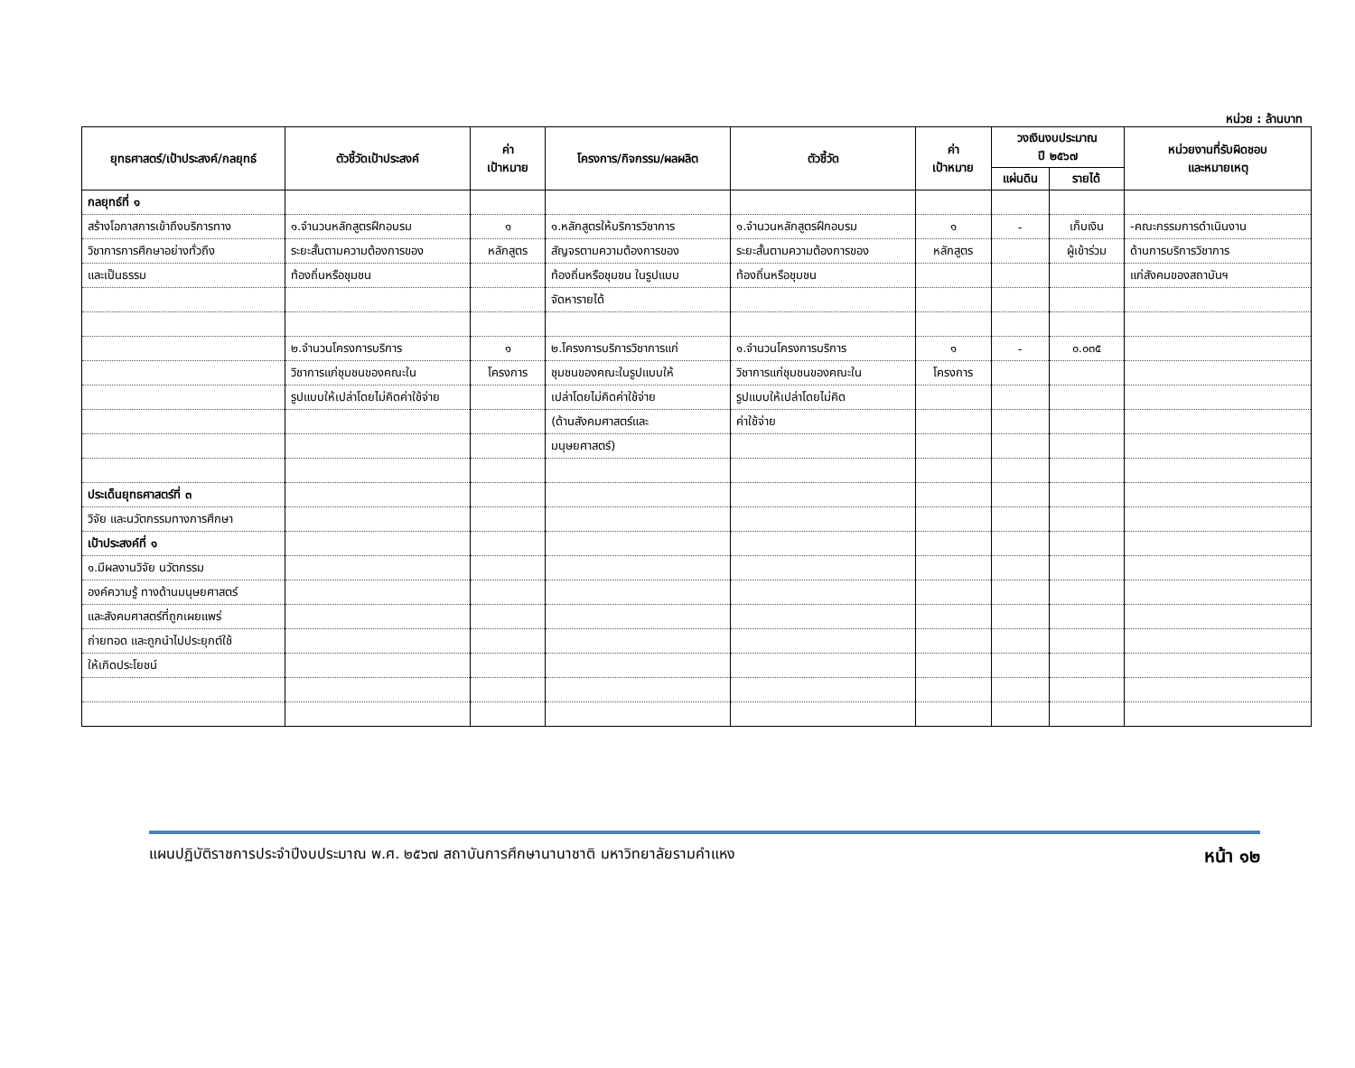หน่วย : ล้านบาท
| ยุทธศาสตร์/เป้าประสงค์/กลยุทธ์ | ตัวชี้วัดเป้าประสงค์ | ค่า เป้าหมาย | โครงการ/กิจกรรม/ผลผลิต | ตัวชี้วัด | ค่า เป้าหมาย | วงเงินงบประมาณ ปี ๒๕๖๗ | | หน่วยงานที่รับผิดชอบ และหมายเหตุ |
| --- | --- | --- | --- | --- | --- | --- | --- | --- |
| | | | | | | แผ่นดิน | รายได้ | |
| กลยุทธ์ที่ ๑ | | | | | | | | |
| สร้างโอกาสการเข้าถึงบริการทาง | ๑.จำนวนหลักสูตรฝึกอบรม | ๑ | ๑.หลักสูตรให้บริการวิชาการ | ๑.จำนวนหลักสูตรฝึกอบรม | ๑ | - | เก็บเงิน | -คณะกรรมการดำเนินงาน |
| วิชาการการศึกษาอย่างทั่วถึง | ระยะสั้นตามความต้องการของ | หลักสูตร | สัญจรตามความต้องการของ | ระยะสั้นตามความต้องการของ | หลักสูตร | | ผู้เข้าร่วม | ด้านการบริการวิชาการ |
| และเป็นธรรม | ท้องถิ่นหรือชุมชน | | ท้องถิ่นหรือชุมชน ในรูปแบบ | ท้องถิ่นหรือชุมชน | | | | แก่สังคมของสถาบันฯ |
| | | | จัดหารายได้ | | | | | |
| | ๒.จำนวนโครงการบริการ | ๑ | ๒.โครงการบริการวิชาการแก่ | ๑.จำนวนโครงการบริการ | ๑ | - | ๐.๐๓๕ | |
| | วิชาการแก่ชุมชนของคณะใน | โครงการ | ชุมชนของคณะในรูปแบบให้ | วิชาการแก่ชุมชนของคณะใน | โครงการ | | | |
| | รูปแบบให้เปล่าโดยไม่คิดค่าใช้จ่าย | | เปล่าโดยไม่คิดค่าใช้จ่าย | รูปแบบให้เปล่าโดยไม่คิด | | | | |
| | | | (ด้านสังคมศาสตร์และ | ค่าใช้จ่าย | | | | |
| | | | มนุษยศาสตร์) | | | | | |
| ประเด็นยุทธศาสตร์ที่ ๓ | | | | | | | | |
| วิจัย และนวัตกรรมทางการศึกษา | | | | | | | | |
| เป้าประสงค์ที่ ๑ | | | | | | | | |
| ๑.มีผลงานวิจัย นวัตกรรม | | | | | | | | |
| องค์ความรู้ ทางด้านมนุษยศาสตร์ | | | | | | | | |
| และสังคมศาสตร์ที่ถูกเผยแพร่ | | | | | | | | |
| ถ่ายทอด และถูกนำไปประยุกต์ใช้ | | | | | | | | |
| ให้เกิดประโยชน์ | | | | | | | | |
แผนปฏิบัติราชการประจำปีงบประมาณ พ.ศ. ๒๕๖๗ สถาบันการศึกษานานาชาติ มหาวิทยาลัยรามคำแหง หน้า ๑๒